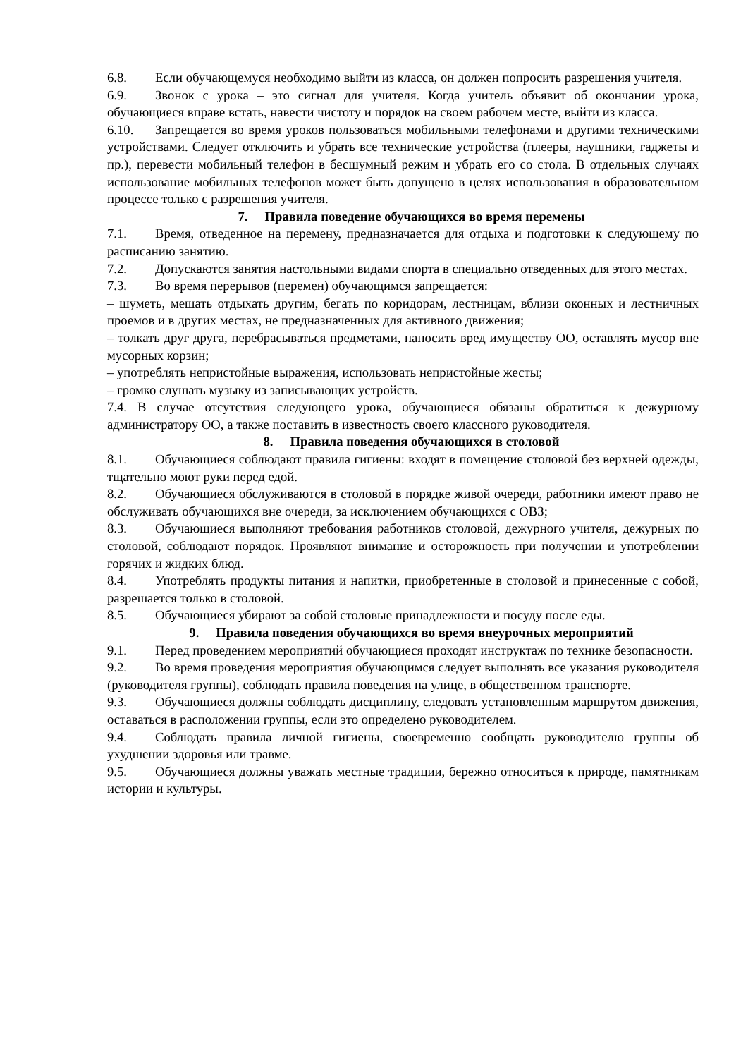6.8. Если обучающемуся необходимо выйти из класса, он должен попросить разрешения учителя.
6.9. Звонок с урока – это сигнал для учителя. Когда учитель объявит об окончании урока, обучающиеся вправе встать, навести чистоту и порядок на своем рабочем месте, выйти из класса.
6.10. Запрещается во время уроков пользоваться мобильными телефонами и другими техническими устройствами. Следует отключить и убрать все технические устройства (плееры, наушники, гаджеты и пр.), перевести мобильный телефон в бесшумный режим и убрать его со стола. В отдельных случаях использование мобильных телефонов может быть допущено в целях использования в образовательном процессе только с разрешения учителя.
7. Правила поведение обучающихся во время перемены
7.1. Время, отведенное на перемену, предназначается для отдыха и подготовки к следующему по расписанию занятию.
7.2. Допускаются занятия настольными видами спорта в специально отведенных для этого местах.
7.3. Во время перерывов (перемен) обучающимся запрещается:
– шуметь, мешать отдыхать другим, бегать по коридорам, лестницам, вблизи оконных и лестничных проемов и в других местах, не предназначенных для активного движения;
– толкать друг друга, перебрасываться предметами, наносить вред имуществу ОО, оставлять мусор вне мусорных корзин;
– употреблять непристойные выражения, использовать непристойные жесты;
– громко слушать музыку из записывающих устройств.
7.4. В случае отсутствия следующего урока, обучающиеся обязаны обратиться к дежурному администратору ОО, а также поставить в известность своего классного руководителя.
8. Правила поведения обучающихся в столовой
8.1. Обучающиеся соблюдают правила гигиены: входят в помещение столовой без верхней одежды, тщательно моют руки перед едой.
8.2. Обучающиеся обслуживаются в столовой в порядке живой очереди, работники имеют право не обслуживать обучающихся вне очереди, за исключением обучающихся с ОВЗ;
8.3. Обучающиеся выполняют требования работников столовой, дежурного учителя, дежурных по столовой, соблюдают порядок. Проявляют внимание и осторожность при получении и употреблении горячих и жидких блюд.
8.4. Употреблять продукты питания и напитки, приобретенные в столовой и принесенные с собой, разрешается только в столовой.
8.5. Обучающиеся убирают за собой столовые принадлежности и посуду после еды.
9. Правила поведения обучающихся во время внеурочных мероприятий
9.1. Перед проведением мероприятий обучающиеся проходят инструктаж по технике безопасности.
9.2. Во время проведения мероприятия обучающимся следует выполнять все указания руководителя (руководителя группы), соблюдать правила поведения на улице, в общественном транспорте.
9.3. Обучающиеся должны соблюдать дисциплину, следовать установленным маршрутом движения, оставаться в расположении группы, если это определено руководителем.
9.4. Соблюдать правила личной гигиены, своевременно сообщать руководителю группы об ухудшении здоровья или травме.
9.5. Обучающиеся должны уважать местные традиции, бережно относиться к природе, памятникам истории и культуры.